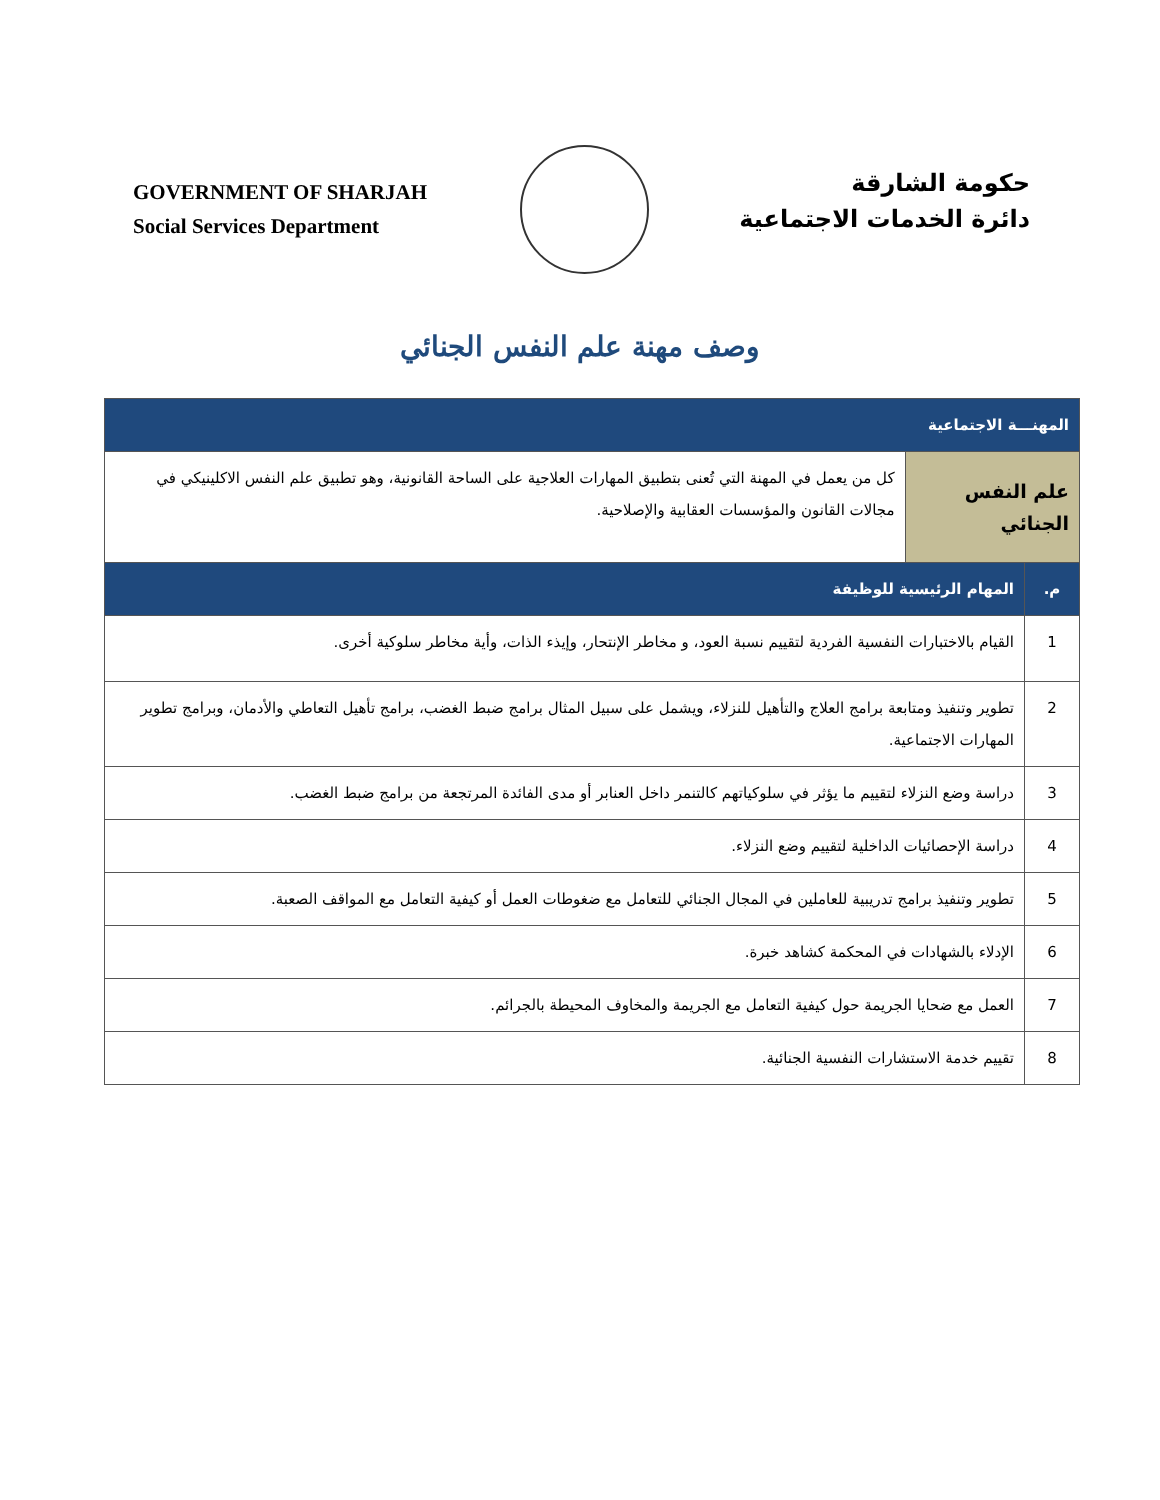GOVERNMENT OF SHARJAH
Social Services Department
حكومة الشارقة
دائرة الخدمات الاجتماعية
وصف مهنة علم النفس الجنائي
| المهنـــة الاجتماعية | | |
| --- | --- | --- |
| علم النفس الجنائي | | كل من يعمل في المهنة التي تُعنى بتطبيق المهارات العلاجية على الساحة القانونية، وهو تطبيق علم النفس الاكلينيكي في مجالات القانون والمؤسسات العقابية والإصلاحية. |
| م. | المهام الرئيسية للوظيفة | |
| 1 | القيام بالاختبارات النفسية الفردية لتقييم نسبة العود، و مخاطر الإنتحار، وإيذء الذات، وأية مخاطر سلوكية أخرى. | |
| 2 | تطوير وتنفيذ ومتابعة برامج العلاج والتأهيل للنزلاء، ويشمل على سبيل المثال برامج ضبط الغضب، برامج تأهيل التعاطي والأدمان، وبرامج تطوير المهارات الاجتماعية. | |
| 3 | دراسة وضع النزلاء لتقييم ما يؤثر في سلوكياتهم كالتنمر داخل العنابر أو مدى الفائدة المرتجعة من برامج ضبط الغضب. | |
| 4 | دراسة الإحصائيات الداخلية لتقييم وضع النزلاء. | |
| 5 | تطوير وتنفيذ برامج تدريبية للعاملين في المجال الجنائي للتعامل مع ضغوطات العمل أو كيفية التعامل مع المواقف الصعبة. | |
| 6 | الإدلاء بالشهادات في المحكمة كشاهد خبرة. | |
| 7 | العمل مع ضحايا الجريمة حول كيفية التعامل مع الجريمة والمخاوف المحيطة بالجرائم. | |
| 8 | تقييم خدمة الاستشارات النفسية الجنائية. | |